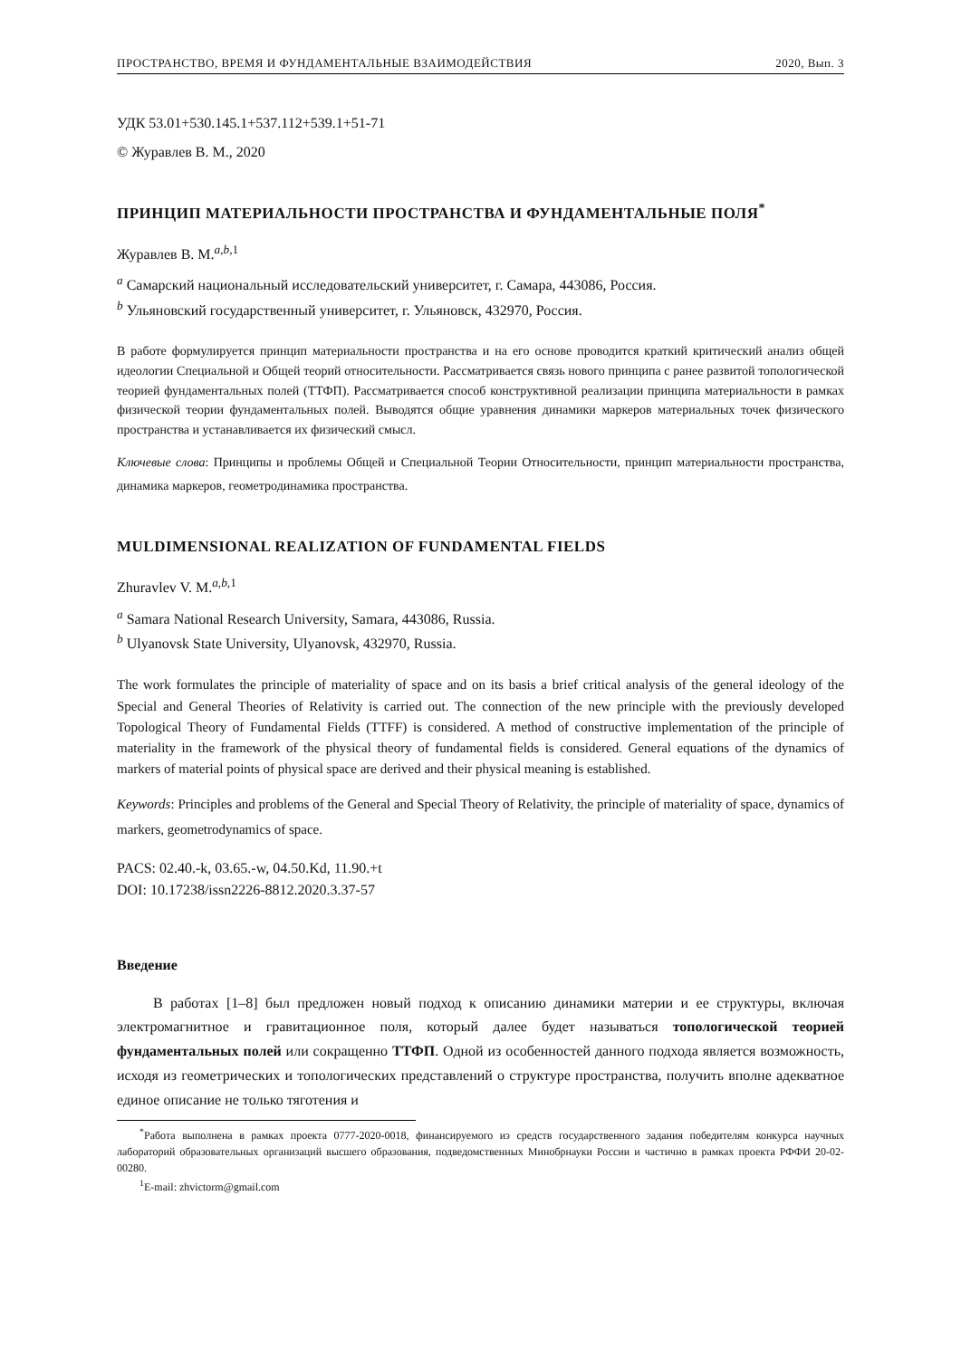ПРОСТРАНСТВО, ВРЕМЯ И ФУНДАМЕНТАЛЬНЫЕ ВЗАИМОДЕЙСТВИЯ 2020, Вып. 3
УДК 53.01+530.145.1+537.112+539.1+51-71
© Журавлев В. М., 2020
ПРИНЦИП МАТЕРИАЛЬНОСТИ ПРОСТРАНСТВА И ФУНДАМЕНТАЛЬНЫЕ ПОЛЯ<sup>*</sup>
Журавлев В. М.<sup>a,b,1</sup>
<sup>a</sup> Самарский национальный исследовательский университет, г. Самара, 443086, Россия.
<sup>b</sup> Ульяновский государственный университет, г. Ульяновск, 432970, Россия.
В работе формулируется принцип материальности пространства и на его основе проводится краткий критический анализ общей идеологии Специальной и Общей теорий относительности. Рассматривается связь нового принципа с ранее развитой топологической теорией фундаментальных полей (ТТФП). Рассматривается способ конструктивной реализации принципа материальности в рамках физической теории фундаментальных полей. Выводятся общие уравнения динамики маркеров материальных точек физического пространства и устанавливается их физический смысл.
Ключевые слова: Принципы и проблемы Общей и Специальной Теории Относительности, принцип материальности пространства, динамика маркеров, геометродинамика пространства.
MULDIMENSIONAL REALIZATION OF FUNDAMENTAL FIELDS
Zhuravlev V. M.<sup>a,b,1</sup>
<sup>a</sup> Samara National Research University, Samara, 443086, Russia.
<sup>b</sup> Ulyanovsk State University, Ulyanovsk, 432970, Russia.
The work formulates the principle of materiality of space and on its basis a brief critical analysis of the general ideology of the Special and General Theories of Relativity is carried out. The connection of the new principle with the previously developed Topological Theory of Fundamental Fields (TTFF) is considered. A method of constructive implementation of the principle of materiality in the framework of the physical theory of fundamental fields is considered. General equations of the dynamics of markers of material points of physical space are derived and their physical meaning is established.
Keywords: Principles and problems of the General and Special Theory of Relativity, the principle of materiality of space, dynamics of markers, geometrodynamics of space.
PACS: 02.40.-k, 03.65.-w, 04.50.Kd, 11.90.+t
DOI: 10.17238/issn2226-8812.2020.3.37-57
Введение
В работах [1–8] был предложен новый подход к описанию динамики материи и ее структуры, включая электромагнитное и гравитационное поля, который далее будет называться топологической теорией фундаментальных полей или сокращенно ТТФП. Одной из особенностей данного подхода является возможность, исходя из геометрических и топологических представлений о структуре пространства, получить вполне адекватное единое описание не только тяготения и
<sup>*</sup> Работа выполнена в рамках проекта 0777-2020-0018, финансируемого из средств государственного задания победителям конкурса научных лабораторий образовательных организаций высшего образования, подведомственных Минобрнауки России и частично в рамках проекта РФФИ 20-02-00280.
<sup>1</sup> E-mail: zhvictorm@gmail.com